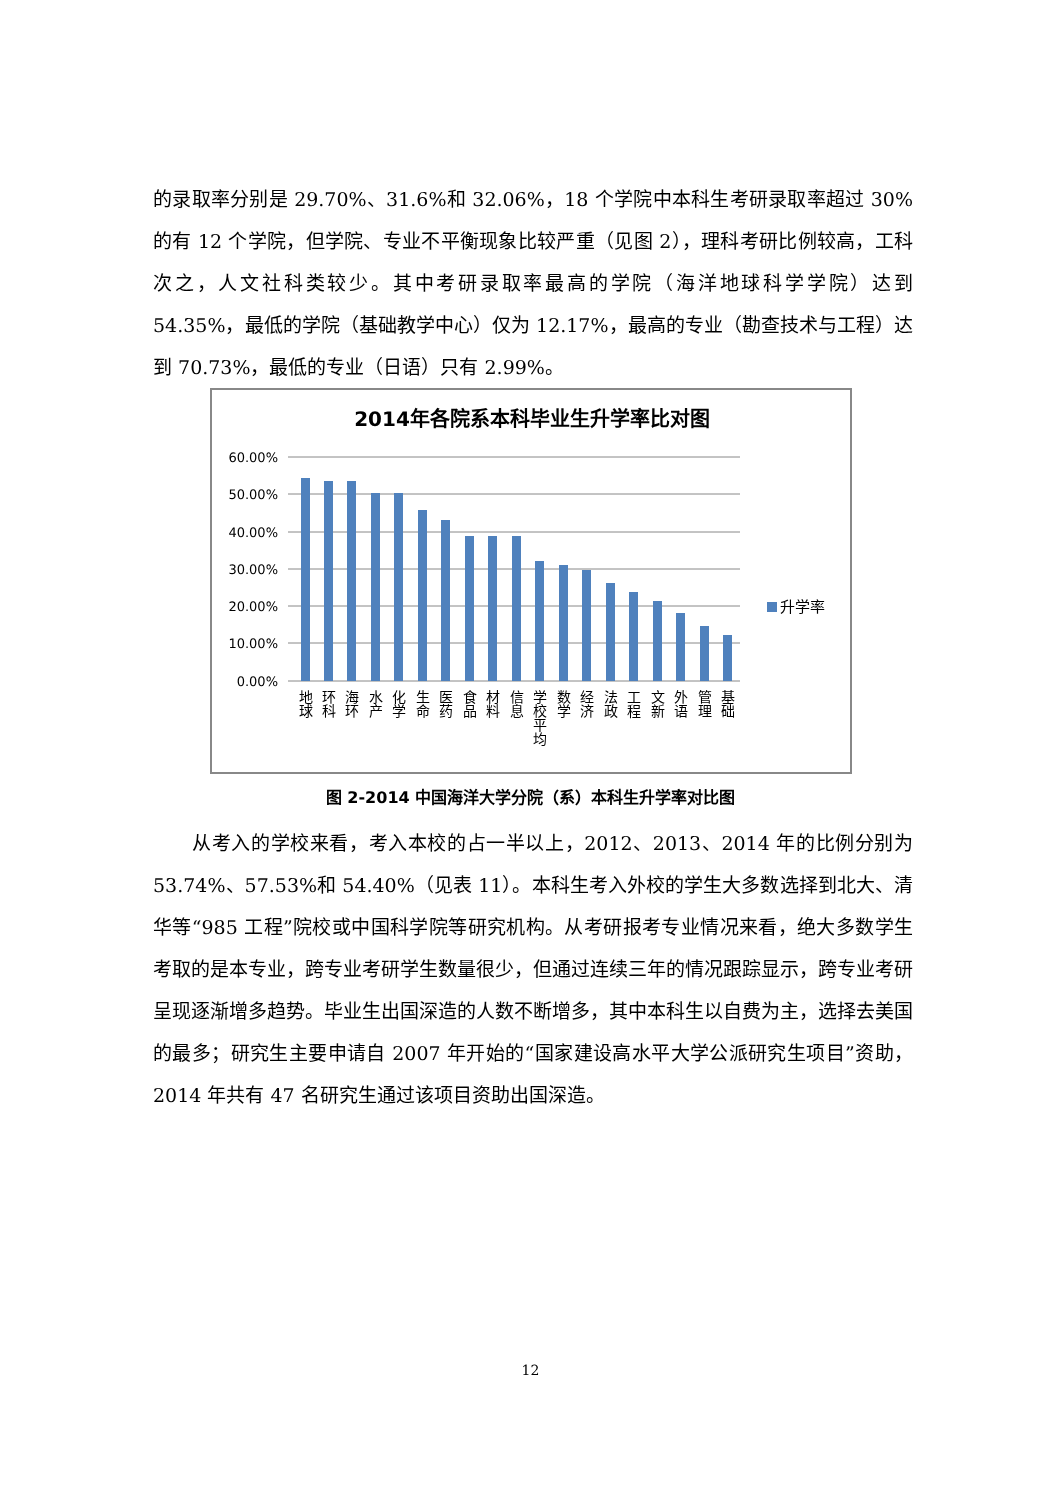的录取率分别是 29.70%、31.6%和 32.06%，18 个学院中本科生考研录取率超过 30%的有 12 个学院，但学院、专业不平衡现象比较严重（见图 2），理科考研比例较高，工科次之，人文社科类较少。其中考研录取率最高的学院（海洋地球科学学院）达到 54.35%，最低的学院（基础教学中心）仅为 12.17%，最高的专业（勘查技术与工程）达到 70.73%，最低的专业（日语）只有 2.99%。
2014年各院系本科毕业生升学率比对图
60.00%
50.00%
40.00%
30.00%
20.00%
10.00%
0.00%
升学率
地球
环科
海环
水产
化学
生命
医药
食品
材料
信息
学校平均
数学
经济
法政
工程
文新
外语
管理
基础
图 2-2014 中国海洋大学分院（系）本科生升学率对比图
　　从考入的学校来看，考入本校的占一半以上，2012、2013、2014 年的比例分别为 53.74%、57.53%和 54.40%（见表 11）。本科生考入外校的学生大多数选择到北大、清华等“985 工程”院校或中国科学院等研究机构。从考研报考专业情况来看，绝大多数学生考取的是本专业，跨专业考研学生数量很少，但通过连续三年的情况跟踪显示，跨专业考研呈现逐渐增多趋势。毕业生出国深造的人数不断增多，其中本科生以自费为主，选择去美国的最多；研究生主要申请自 2007 年开始的“国家建设高水平大学公派研究生项目”资助，2014 年共有 47 名研究生通过该项目资助出国深造。
12